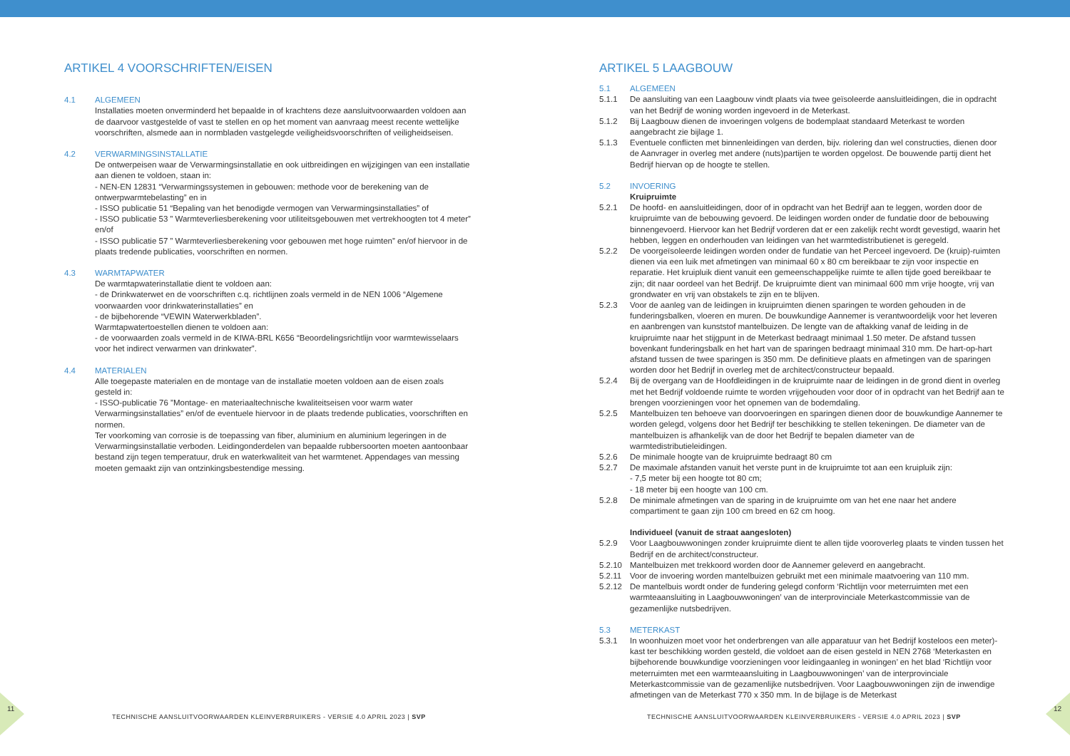ARTIKEL 4 VOORSCHRIFTEN/EISEN
4.1 ALGEMEEN
Installaties moeten onverminderd het bepaalde in of krachtens deze aansluitvoorwaarden voldoen aan de daarvoor vastgestelde of vast te stellen en op het moment van aanvraag meest recente wettelijke voorschriften, alsmede aan in normbladen vastgelegde veiligheidsvoorschriften of veiligheidseisen.
4.2 VERWARMINGSINSTALLATIE
De ontwerpeisen waar de Verwarmingsinstallatie en ook uitbreidingen en wijzigingen van een installatie aan dienen te voldoen, staan in:
- NEN-EN 12831 “Verwarmingssystemen in gebouwen: methode voor de berekening van de ontwerpwarmtebelasting” en in
- ISSO publicatie 51 “Bepaling van het benodigde vermogen van Verwarmingsinstallaties” of
- ISSO publicatie 53 ” Warmteverliesberekening voor utiliteitsgebouwen met vertrekhoogten tot 4 meter” en/of
- ISSO publicatie 57 ” Warmteverliesberekening voor gebouwen met hoge ruimten” en/of hiervoor in de plaats tredende publicaties, voorschriften en normen.
4.3 WARMTAPWATER
De warmtapwaterinstallatie dient te voldoen aan:
- de Drinkwaterwet en de voorschriften c.q. richtlijnen zoals vermeld in de NEN 1006 “Algemene voorwaarden voor drinkwaterinstallaties” en
- de bijbehorende “VEWIN Waterwerkbladen”.
Warmtapwatertoestellen dienen te voldoen aan:
- de voorwaarden zoals vermeld in de KIWA-BRL K656 “Beoordelingsrichtlijn voor warmtewisselaars voor het indirect verwarmen van drinkwater”.
4.4 MATERIALEN
Alle toegepaste materialen en de montage van de installatie moeten voldoen aan de eisen zoals gesteld in:
- ISSO-publicatie 76 ”Montage- en materiaaltechnische kwaliteitseisen voor warm water Verwarmingsinstallaties” en/of de eventuele hiervoor in de plaats tredende publicaties, voorschriften en normen.
Ter voorkoming van corrosie is de toepassing van fiber, aluminium en aluminium legeringen in de Verwarmingsinstallatie verboden. Leidingonderdelen van bepaalde rubbersoorten moeten aantoonbaar bestand zijn tegen temperatuur, druk en waterkwaliteit van het warmtenet. Appendages van messing moeten gemaakt zijn van ontzinkingsbestendige messing.
11
TECHNISCHE AANSLUITVOORWAARDEN KLEINVERBRUIKERS - VERSIE 4.0 APRIL 2023 | SVP
ARTIKEL 5 LAAGBOUW
5.1 ALGEMEEN
5.1.1 De aansluiting van een Laagbouw vindt plaats via twee geïsoleerde aansluitleidingen, die in opdracht van het Bedrijf de woning worden ingevoerd in de Meterkast.
5.1.2 Bij Laagbouw dienen de invoeringen volgens de bodemplaat standaard Meterkast te worden aangebracht zie bijlage 1.
5.1.3 Eventuele conflicten met binnenleidingen van derden, bijv. riolering dan wel constructies, dienen door de Aanvrager in overleg met andere (nuts)partijen te worden opgelost. De bouwende partij dient het Bedrijf hiervan op de hoogte te stellen.
5.2 INVOERING
Kruipruimte
5.2.1 De hoofd- en aansluitleidingen, door of in opdracht van het Bedrijf aan te leggen, worden door de kruipruimte van de bebouwing gevoerd. De leidingen worden onder de fundatie door de bebouwing binnengevoerd. Hiervoor kan het Bedrijf vorderen dat er een zakelijk recht wordt gevestigd, waarin het hebben, leggen en onderhouden van leidingen van het warmtedistributienet is geregeld.
5.2.2 De voorgeïsoleerde leidingen worden onder de fundatie van het Perceel ingevoerd. De (kruip)-ruimten dienen via een luik met afmetingen van minimaal 60 x 80 cm bereikbaar te zijn voor inspectie en reparatie. Het kruipluik dient vanuit een gemeenschappelijke ruimte te allen tijde goed bereikbaar te zijn; dit naar oordeel van het Bedrijf. De kruipruimte dient van minimaal 600 mm vrije hoogte, vrij van grondwater en vrij van obstakels te zijn en te blijven.
5.2.3 Voor de aanleg van de leidingen in kruipruimten dienen sparingen te worden gehouden in de funderingsbalken, vloeren en muren. De bouwkundige Aannemer is verantwoordelijk voor het leveren en aanbrengen van kunststof mantelbuizen. De lengte van de aftakking vanaf de leiding in de kruipruimte naar het stijgpunt in de Meterkast bedraagt minimaal 1.50 meter. De afstand tussen bovenkant funderingsbalk en het hart van de sparingen bedraagt minimaal 310 mm. De hart-op-hart afstand tussen de twee sparingen is 350 mm. De definitieve plaats en afmetingen van de sparingen worden door het Bedrijf in overleg met de architect/constructeur bepaald.
5.2.4 Bij de overgang van de Hoofdleidingen in de kruipruimte naar de leidingen in de grond dient in overleg met het Bedrijf voldoende ruimte te worden vrijgehouden voor door of in opdracht van het Bedrijf aan te brengen voorzieningen voor het opnemen van de bodemdaling.
5.2.5 Mantelbuizen ten behoeve van doorvoeringen en sparingen dienen door de bouwkundige Aannemer te worden gelegd, volgens door het Bedrijf ter beschikking te stellen tekeningen. De diameter van de mantelbuizen is afhankelijk van de door het Bedrijf te bepalen diameter van de warmtedistributieleidingen.
5.2.6 De minimale hoogte van de kruipruimte bedraagt 80 cm
5.2.7 De maximale afstanden vanuit het verste punt in de kruipruimte tot aan een kruipluik zijn:
- 7,5 meter bij een hoogte tot 80 cm;
- 18 meter bij een hoogte van 100 cm.
5.2.8 De minimale afmetingen van de sparing in de kruipruimte om van het ene naar het andere compartiment te gaan zijn 100 cm breed en 62 cm hoog.
Individueel (vanuit de straat aangesloten)
5.2.9 Voor Laagbouwwoningen zonder kruipruimte dient te allen tijde vooroverleg plaats te vinden tussen het Bedrijf en de architect/constructeur.
5.2.10 Mantelbuizen met trekkoord worden door de Aannemer geleverd en aangebracht.
5.2.11 Voor de invoering worden mantelbuizen gebruikt met een minimale maatvoering van 110 mm.
5.2.12 De mantelbuis wordt onder de fundering gelegd conform ‘Richtlijn voor meterruimten met een warmteaansluiting in Laagbouwwoningen’ van de interprovinciale Meterkastcommissie van de gezamenlijke nutsbedrijven.
5.3 METERKAST
5.3.1 In woonhuizen moet voor het onderbrengen van alle apparatuur van het Bedrijf kosteloos een meter)- kast ter beschikking worden gesteld, die voldoet aan de eisen gesteld in NEN 2768 ‘Meterkasten en bijbehorende bouwkundige voorzieningen voor leidingaanleg in woningen’ en het blad ‘Richtlijn voor meterruimten met een warmteaansluiting in Laagbouwwoningen’ van de interprovinciale Meterkastcommissie van de gezamenlijke nutsbedrijven. Voor Laagbouwwoningen zijn de inwendige afmetingen van de Meterkast 770 x 350 mm. In de bijlage is de Meterkast
TECHNISCHE AANSLUITVOORWAARDEN KLEINVERBRUIKERS - VERSIE 4.0 APRIL 2023 | SVP
12